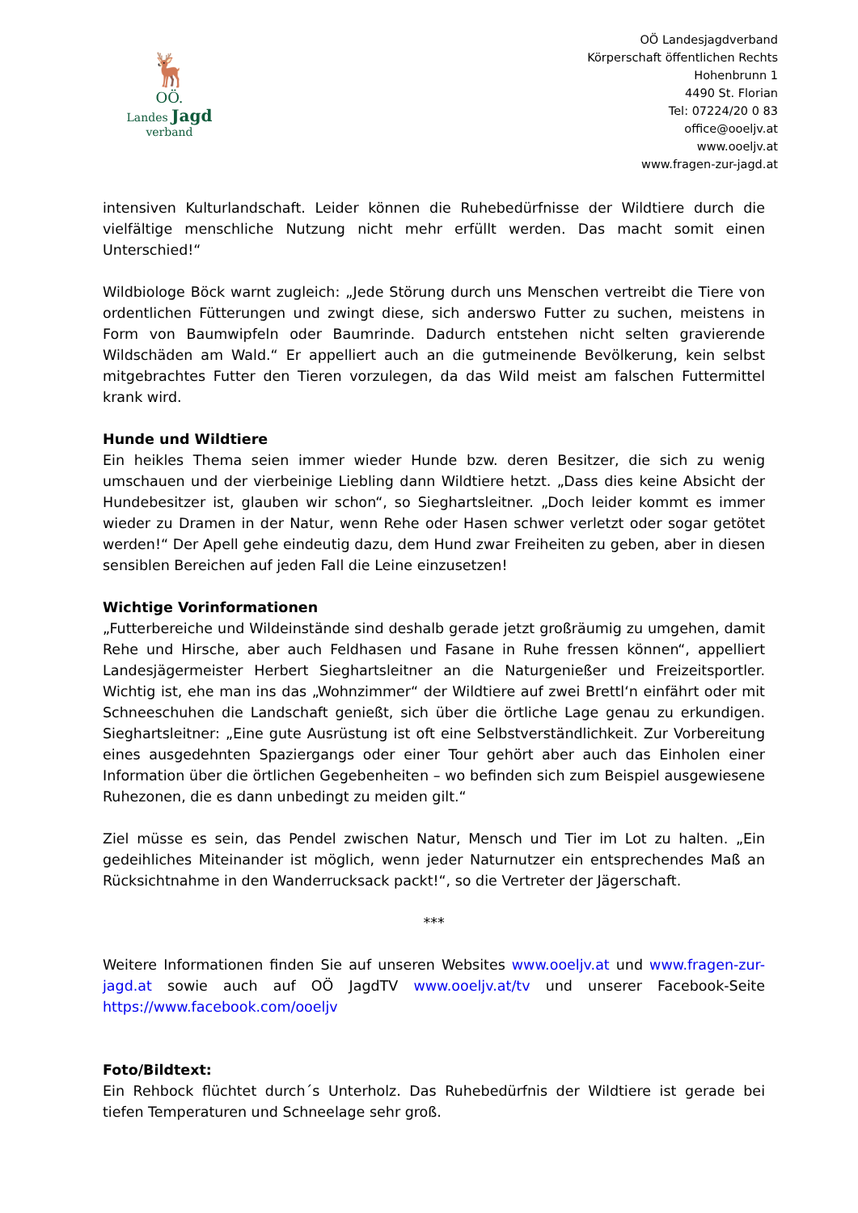🦌
OÖ.
Landes Jagd verband
OÖ Landesjagdverband
Körperschaft öffentlichen Rechts
Hohenbrunn 1
4490 St. Florian
Tel: 07224/20 0 83
office@ooeljv.at
www.ooeljv.at
www.fragen-zur-jagd.at
intensiven Kulturlandschaft. Leider können die Ruhebedürfnisse der Wildtiere durch die vielfältige menschliche Nutzung nicht mehr erfüllt werden. Das macht somit einen Unterschied!“
Wildbiologe Böck warnt zugleich: „Jede Störung durch uns Menschen vertreibt die Tiere von ordentlichen Fütterungen und zwingt diese, sich anderswo Futter zu suchen, meistens in Form von Baumwipfeln oder Baumrinde. Dadurch entstehen nicht selten gravierende Wildschäden am Wald.“ Er appelliert auch an die gutmeinende Bevölkerung, kein selbst mitgebrachtes Futter den Tieren vorzulegen, da das Wild meist am falschen Futtermittel krank wird.
Hunde und Wildtiere
Ein heikles Thema seien immer wieder Hunde bzw. deren Besitzer, die sich zu wenig umschauen und der vierbeinige Liebling dann Wildtiere hetzt. „Dass dies keine Absicht der Hundebesitzer ist, glauben wir schon“, so Sieghartsleitner. „Doch leider kommt es immer wieder zu Dramen in der Natur, wenn Rehe oder Hasen schwer verletzt oder sogar getötet werden!“ Der Apell gehe eindeutig dazu, dem Hund zwar Freiheiten zu geben, aber in diesen sensiblen Bereichen auf jeden Fall die Leine einzusetzen!
Wichtige Vorinformationen
„Futterbereiche und Wildeinstände sind deshalb gerade jetzt großräumig zu umgehen, damit Rehe und Hirsche, aber auch Feldhasen und Fasane in Ruhe fressen können“, appelliert Landesjägermeister Herbert Sieghartsleitner an die Naturgenießer und Freizeitsportler. Wichtig ist, ehe man ins das „Wohnzimmer“ der Wildtiere auf zwei Brettl‘n einfährt oder mit Schneeschuhen die Landschaft genießt, sich über die örtliche Lage genau zu erkundigen. Sieghartsleitner: „Eine gute Ausrüstung ist oft eine Selbstverständlichkeit. Zur Vorbereitung eines ausgedehnten Spaziergangs oder einer Tour gehört aber auch das Einholen einer Information über die örtlichen Gegebenheiten – wo befinden sich zum Beispiel ausgewiesene Ruhezonen, die es dann unbedingt zu meiden gilt.“
Ziel müsse es sein, das Pendel zwischen Natur, Mensch und Tier im Lot zu halten. „Ein gedeihliches Miteinander ist möglich, wenn jeder Naturnutzer ein entsprechendes Maß an Rücksichtnahme in den Wanderrucksack packt!“, so die Vertreter der Jägerschaft.
***
Weitere Informationen finden Sie auf unseren Websites www.ooeljv.at und www.fragen-zur-jagd.at sowie auch auf OÖ JagdTV www.ooeljv.at/tv und unserer Facebook-Seite https://www.facebook.com/ooeljv
Foto/Bildtext:
Ein Rehbock flüchtet durch´s Unterholz. Das Ruhebedürfnis der Wildtiere ist gerade bei tiefen Temperaturen und Schneelage sehr groß.